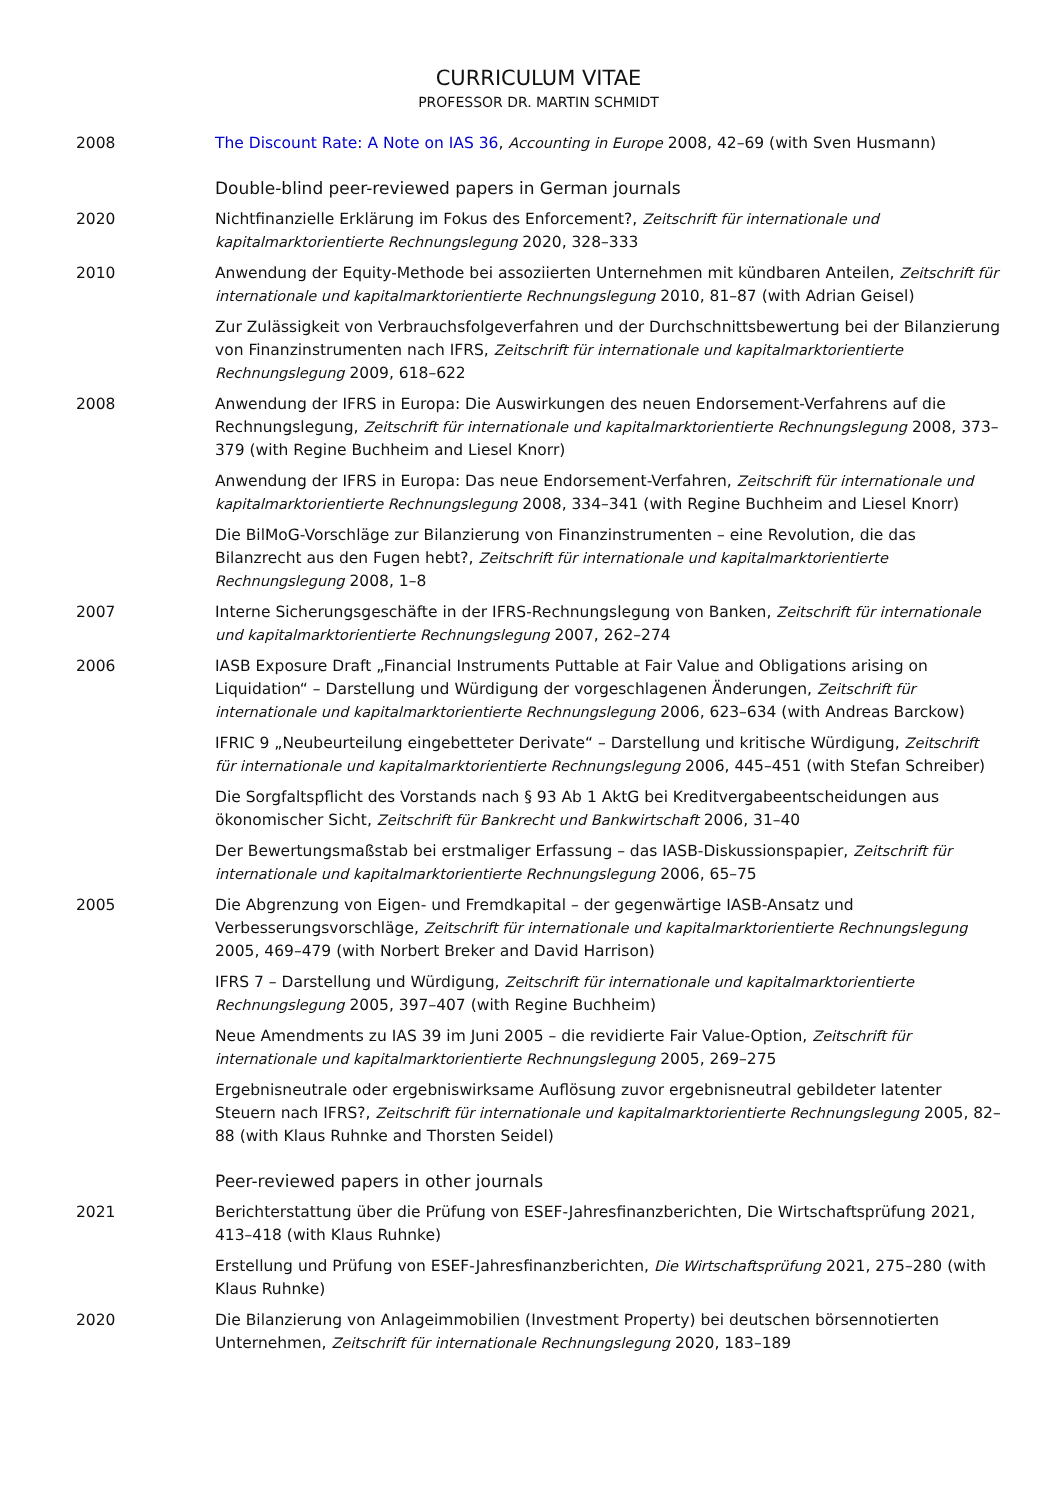CURRICULUM VITAE
PROFESSOR DR. MARTIN SCHMIDT
2008 The Discount Rate: A Note on IAS 36, Accounting in Europe 2008, 42–69 (with Sven Husmann)
Double-blind peer-reviewed papers in German journals
2020 Nichtfinanzielle Erklärung im Fokus des Enforcement?, Zeitschrift für internationale und kapitalmarktorientierte Rechnungslegung 2020, 328–333
2010 Anwendung der Equity-Methode bei assoziierten Unternehmen mit kündbaren Anteilen, Zeitschrift für internationale und kapitalmarktorientierte Rechnungslegung 2010, 81–87 (with Adrian Geisel)
Zur Zulässigkeit von Verbrauchsfolgeverfahren und der Durchschnittsbewertung bei der Bilanzierung von Finanzinstrumenten nach IFRS, Zeitschrift für internationale und kapitalmarktorientierte Rechnungslegung 2009, 618–622
2008 Anwendung der IFRS in Europa: Die Auswirkungen des neuen Endorsement-Verfahrens auf die Rechnungslegung, Zeitschrift für internationale und kapitalmarktorientierte Rechnungslegung 2008, 373–379 (with Regine Buchheim and Liesel Knorr)
Anwendung der IFRS in Europa: Das neue Endorsement-Verfahren, Zeitschrift für internationale und kapitalmarktorientierte Rechnungslegung 2008, 334–341 (with Regine Buchheim and Liesel Knorr)
Die BilMoG-Vorschläge zur Bilanzierung von Finanzinstrumenten – eine Revolution, die das Bilanzrecht aus den Fugen hebt?, Zeitschrift für internationale und kapitalmarktorientierte Rechnungslegung 2008, 1–8
2007 Interne Sicherungsgeschäfte in der IFRS-Rechnungslegung von Banken, Zeitschrift für internationale und kapitalmarktorientierte Rechnungslegung 2007, 262–274
2006 IASB Exposure Draft „Financial Instruments Puttable at Fair Value and Obligations arising on Liquidation“ – Darstellung und Würdigung der vorgeschlagenen Änderungen, Zeitschrift für internationale und kapitalmarktorientierte Rechnungslegung 2006, 623–634 (with Andreas Barckow)
IFRIC 9 „Neubeurteilung eingebetteter Derivate“ – Darstellung und kritische Würdigung, Zeitschrift für internationale und kapitalmarktorientierte Rechnungslegung 2006, 445–451 (with Stefan Schreiber)
Die Sorgfaltspflicht des Vorstands nach § 93 Ab 1 AktG bei Kreditvergabeentscheidungen aus ökonomischer Sicht, Zeitschrift für Bankrecht und Bankwirtschaft 2006, 31–40
Der Bewertungsmaßstab bei erstmaliger Erfassung – das IASB-Diskussionspapier, Zeitschrift für internationale und kapitalmarktorientierte Rechnungslegung 2006, 65–75
2005 Die Abgrenzung von Eigen- und Fremdkapital – der gegenwärtige IASB-Ansatz und Verbesserungsvorschläge, Zeitschrift für internationale und kapitalmarktorientierte Rechnungslegung 2005, 469–479 (with Norbert Breker and David Harrison)
IFRS 7 – Darstellung und Würdigung, Zeitschrift für internationale und kapitalmarktorientierte Rechnungslegung 2005, 397–407 (with Regine Buchheim)
Neue Amendments zu IAS 39 im Juni 2005 – die revidierte Fair Value-Option, Zeitschrift für internationale und kapitalmarktorientierte Rechnungslegung 2005, 269–275
Ergebnisneutrale oder ergebniswirksame Auflösung zuvor ergebnisneutral gebildeter latenter Steuern nach IFRS?, Zeitschrift für internationale und kapitalmarktorientierte Rechnungslegung 2005, 82–88 (with Klaus Ruhnke and Thorsten Seidel)
Peer-reviewed papers in other journals
2021 Berichterstattung über die Prüfung von ESEF-Jahresfinanzberichten, Die Wirtschaftsprüfung 2021, 413–418 (with Klaus Ruhnke)
Erstellung und Prüfung von ESEF-Jahresfinanzberichten, Die Wirtschaftsprüfung 2021, 275–280 (with Klaus Ruhnke)
2020 Die Bilanzierung von Anlageimmobilien (Investment Property) bei deutschen börsennotierten Unternehmen, Zeitschrift für internationale Rechnungslegung 2020, 183–189